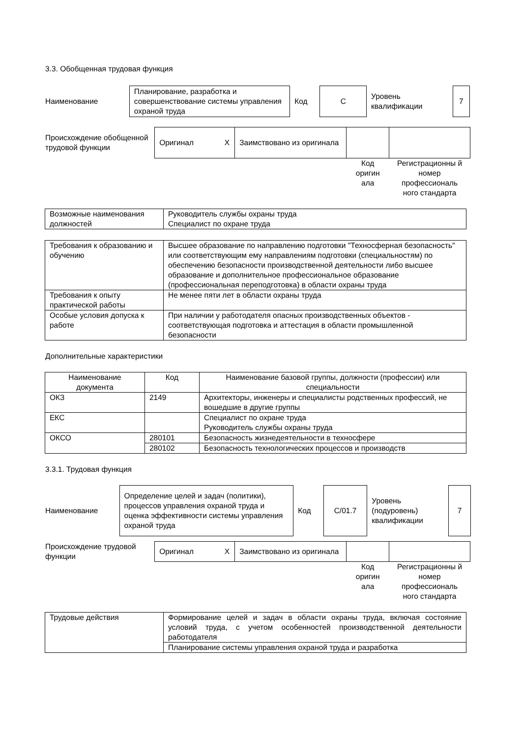3.3. Обобщенная трудовая функция
| Наименование | Планирование, разработка и совершенствование системы управления охраной труда | Код | C | Уровень квалификации | 7 |
| Происхождение обобщенной трудовой функции | Оригинал | X | Заимствовано из оригинала | | |
| | | | | Код оригин ала | Регистрационны й номер профессиональ ного стандарта |
| Возможные наименования должностей | Руководитель службы охраны труда Специалист по охране труда |
| Требования к образованию и обучению | Высшее образование по направлению подготовки "Техносферная безопасность" или соответствующим ему направлениям подготовки (специальностям) по обеспечению безопасности производственной деятельности либо высшее образование и дополнительное профессиональное образование (профессиональная переподготовка) в области охраны труда |
| Требования к опыту практической работы | Не менее пяти лет в области охраны труда |
| Особые условия допуска к работе | При наличии у работодателя опасных производственных объектов - соответствующая подготовка и аттестация в области промышленной безопасности |
Дополнительные характеристики
| Наименование документа | Код | Наименование базовой группы, должности (профессии) или специальности |
| --- | --- | --- |
| ОКЗ | 2149 | Архитекторы, инженеры и специалисты родственных профессий, не вошедшие в другие группы |
| ЕКС | | Специалист по охране труда Руководитель службы охраны труда |
| ОКСО | 280101 | Безопасность жизнедеятельности в техносфере |
| | 280102 | Безопасность технологических процессов и производств |
3.3.1. Трудовая функция
| Наименование | Определение целей и задач (политики), процессов управления охраной труда и оценка эффективности системы управления охраной труда | Код | C/01.7 | Уровень (подуровень) квалификации | 7 |
| Происхождение трудовой функции | Оригинал | X | Заимствовано из оригинала | | |
| | | | | Код оригин ала | Регистрационны й номер профессиональ ного стандарта |
| Трудовые действия | Формирование целей и задач в области охраны труда, включая состояние условий труда, с учетом особенностей производственной деятельности работодателя |
| | Планирование системы управления охраной труда и разработка |